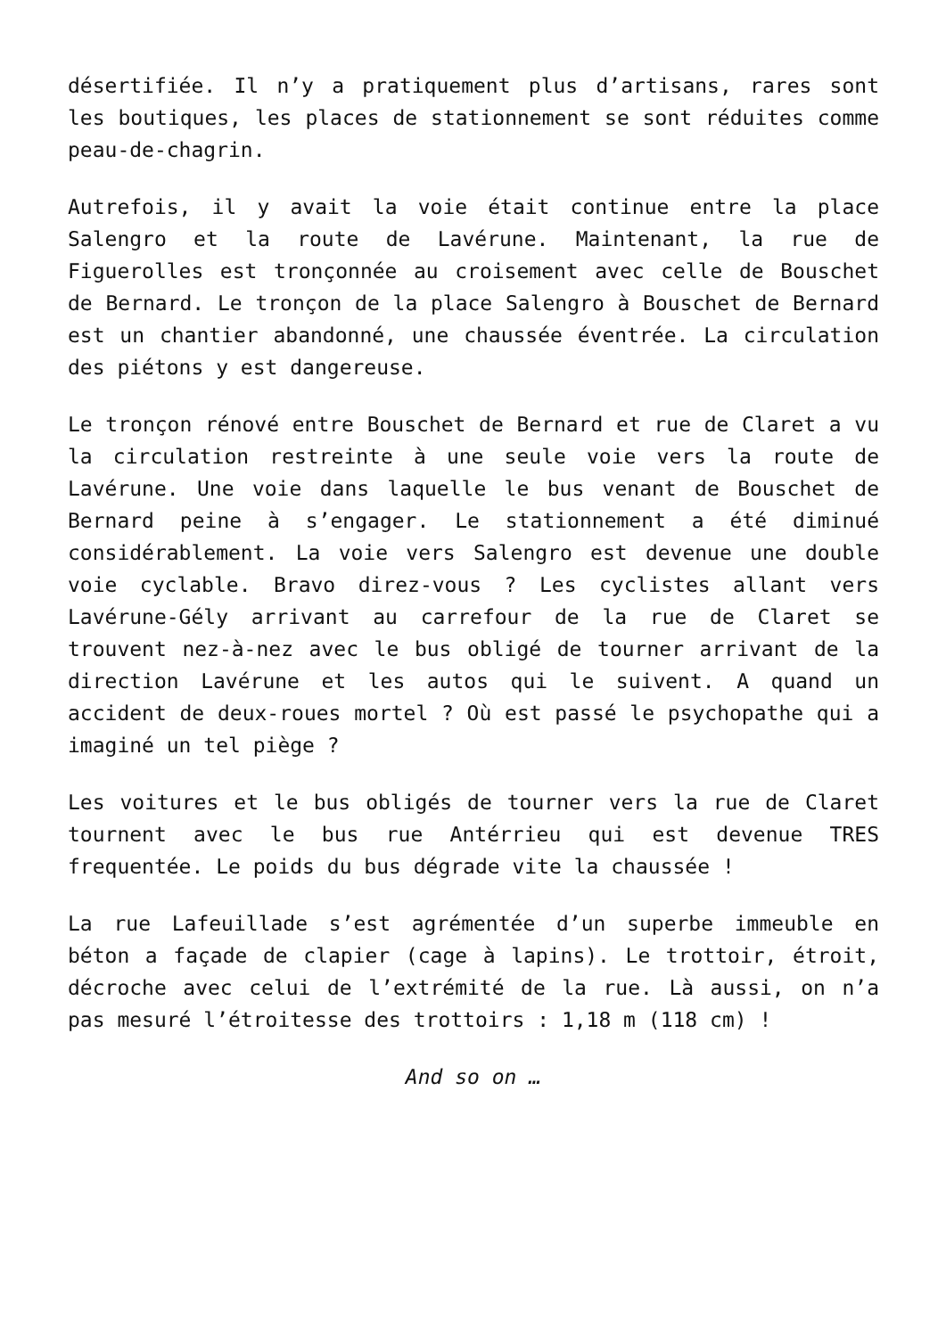désertifiée. Il n’y a pratiquement plus d’artisans, rares sont les boutiques, les places de stationnement se sont réduites comme peau-de-chagrin.
Autrefois, il y avait la voie était continue entre la place Salengro et la route de Lavérune. Maintenant, la rue de Figuerolles est tronçonnée au croisement avec celle de Bouschet de Bernard. Le tronçon de la place Salengro à Bouschet de Bernard est un chantier abandonné, une chaussée éventrée. La circulation des piétons y est dangereuse.
Le tronçon rénové entre Bouschet de Bernard et rue de Claret a vu la circulation restreinte à une seule voie vers la route de Lavérune. Une voie dans laquelle le bus venant de Bouschet de Bernard peine à s’engager. Le stationnement a été diminué considérablement. La voie vers Salengro est devenue une double voie cyclable. Bravo direz-vous ? Les cyclistes allant vers Lavérune-Gély arrivant au carrefour de la rue de Claret se trouvent nez-à-nez avec le bus obligé de tourner arrivant de la direction Lavérune et les autos qui le suivent. A quand un accident de deux-roues mortel ? Où est passé le psychopathe qui a imaginé un tel piège ?
Les voitures et le bus obligés de tourner vers la rue de Claret tournent avec le bus rue Antérrieu qui est devenue TRES frequentée. Le poids du bus dégrade vite la chaussée !
La rue Lafeuillade s’est agrémentée d’un superbe immeuble en béton a façade de clapier (cage à lapins). Le trottoir, étroit, décroche avec celui de l’extrémité de la rue. Là aussi, on n’a pas mesuré l’étroitesse des trottoirs : 1,18 m (118 cm) !
And so on …